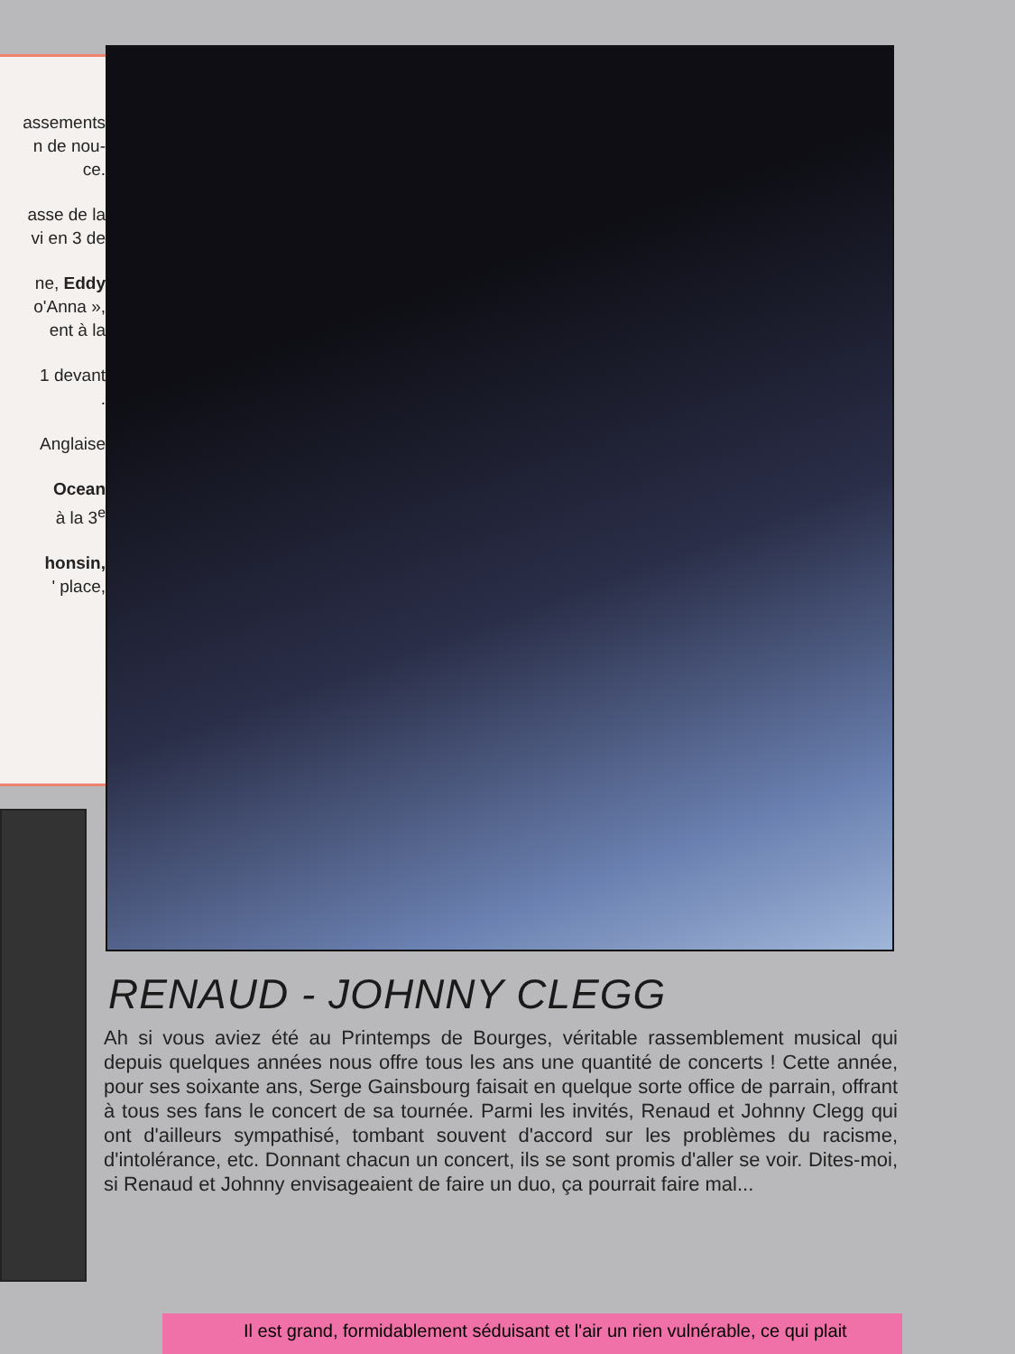assements
n de nou-
ce.
asse de la
vi en 3 de
ne, Eddy
o'Anna »,
ent à la
1 devant
.
Anglaise
Ocean
à la 3<sup>e</sup>
honsin,
' place,
RENAUD - JOHNNY CLEGG
Ah si vous aviez été au Printemps de Bourges, véritable rassemblement musical qui depuis quelques années nous offre tous les ans une quantité de concerts ! Cette année, pour ses soixante ans, Serge Gainsbourg faisait en quelque sorte office de parrain, offrant à tous ses fans le concert de sa tournée. Parmi les invités, Renaud et Johnny Clegg qui ont d'ailleurs sympathisé, tombant souvent d'accord sur les problèmes du racisme, d'intolérance, etc. Donnant chacun un concert, ils se sont promis d'aller se voir. Dites-moi, si Renaud et Johnny envisageaient de faire un duo, ça pourrait faire mal...
Il est grand, formidablement séduisant et l'air un rien vulnérable, ce qui plait